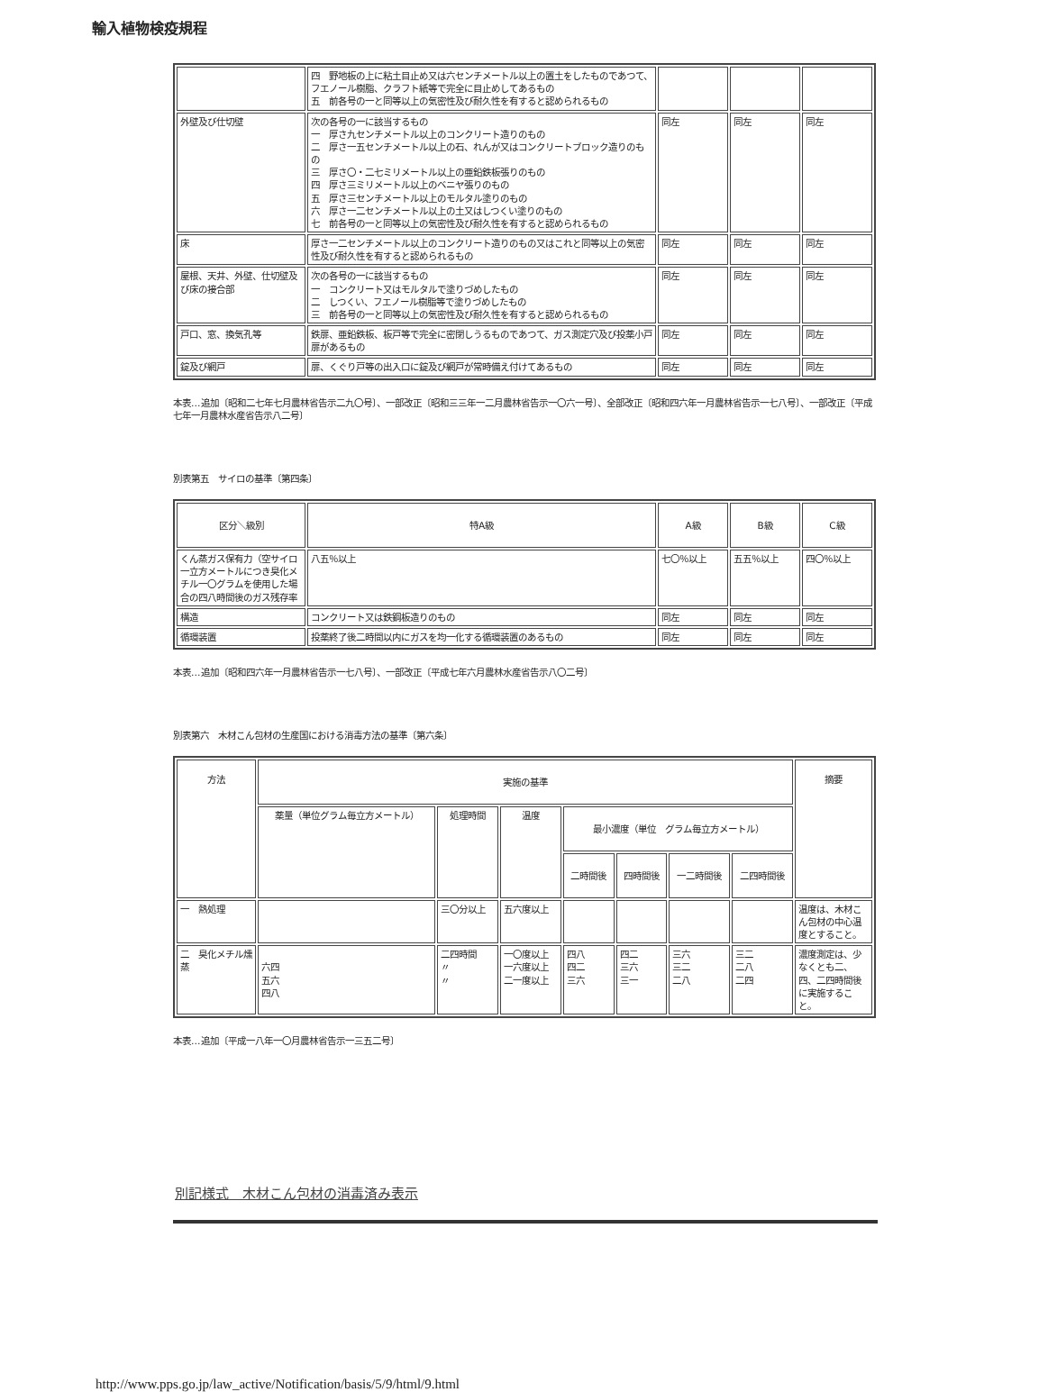輸入植物検疫規程
| | 四 野地板の上に粘土目止め又は六センチメートル以上の置土をしたものであつて、フエノール樹脂、クラフト紙等で完全に目止めしてあるもの 五 前各号の一と同等以上の気密性及び耐久性を有すると認められるもの | | | |
| 外壁及び仕切壁 | 次の各号の一に該当するもの 一 厚さ九センチメートル以上のコンクリート造りのもの 二 厚さ一五センチメートル以上の石、れんが又はコンクリートブロック造りのもの 三 厚さ〇・二七ミリメートル以上の亜鉛鉄板張りのもの 四 厚さ三ミリメートル以上のベニヤ張りのもの 五 厚さ三センチメートル以上のモルタル塗りのもの 六 厚さ一二センチメートル以上の土又はしつくい塗りのもの 七 前各号の一と同等以上の気密性及び耐久性を有すると認められるもの | 同左 | 同左 | 同左 |
| 床 | 厚さ一二センチメートル以上のコンクリート造りのもの又はこれと同等以上の気密性及び耐久性を有すると認められるもの | 同左 | 同左 | 同左 |
| 屋根、天井、外壁、仕切壁及び床の接合部 | 次の各号の一に該当するもの 一 コンクリート又はモルタルで塗りづめしたもの 二 しつくい、フエノール樹脂等で塗りづめしたもの 三 前各号の一と同等以上の気密性及び耐久性を有すると認められるもの | 同左 | 同左 | 同左 |
| 戸口、窓、換気孔等 | 鉄扉、亜鉛鉄板、板戸等で完全に密閉しうるものであつて、ガス測定穴及び投薬小戸扉があるもの | 同左 | 同左 | 同左 |
| 錠及び網戸 | 扉、くぐり戸等の出入口に錠及び網戸が常時備え付けてあるもの | 同左 | 同左 | 同左 |
本表…追加〔昭和二七年七月農林省告示二九〇号〕、一部改正〔昭和三三年一二月農林省告示一〇六一号〕、全部改正〔昭和四六年一月農林省告示一七八号〕、一部改正〔平成七年一月農林水産省告示八二号〕
別表第五　サイロの基準〔第四条〕
| 区分＼級別 | 特A級 | A級 | B級 | C級 |
| --- | --- | --- | --- | --- |
| くん蒸ガス保有力（空サイロ一立方メートルにつき臭化メチル一〇グラムを使用した場合の四八時間後のガス残存率 | 八五％以上 | 七〇％以上 | 五五％以上 | 四〇％以上 |
| 構造 | コンクリート又は鉄鋼板造りのもの | 同左 | 同左 | 同左 |
| 循環装置 | 投薬終了後二時間以内にガスを均一化する循環装置のあるもの | 同左 | 同左 | 同左 |
本表…追加〔昭和四六年一月農林省告示一七八号〕、一部改正〔平成七年六月農林水産省告示八〇二号〕
別表第六　木材こん包材の生産国における消毒方法の基準〔第六条〕
| 方法 | 実施の基準 | | | | | | | 摘要 |
| --- | --- | --- | --- | --- | --- | --- | --- | --- |
| | 薬量（単位グラム毎立方メートル） | 処理時間 | 温度 | 最小濃度（単位 グラム毎立方メートル） | | | | |
| | | | | 二時間後 | 四時間後 | 一二時間後 | 二四時間後 | |
| 一 熱処理 | | 三〇分以上 | 五六度以上 | | | | | 温度は、木材こん包材の中心温度とすること。 |
| 二 臭化メチル燻蒸 | 六四 五六 四八 | 二四時間 〃 〃 | 一〇度以上 一六度以上 二一度以上 | 四八 四二 三六 | 四二 三六 三一 | 三六 三二 二八 | 三二 二八 二四 | 濃度測定は、少なくとも二、四、二四時間後に実施すること。 |
本表…追加〔平成一八年一〇月農林省告示一三五二号〕
別記様式　木材こん包材の消毒済み表示
http://www.pps.go.jp/law_active/Notification/basis/5/9/html/9.html